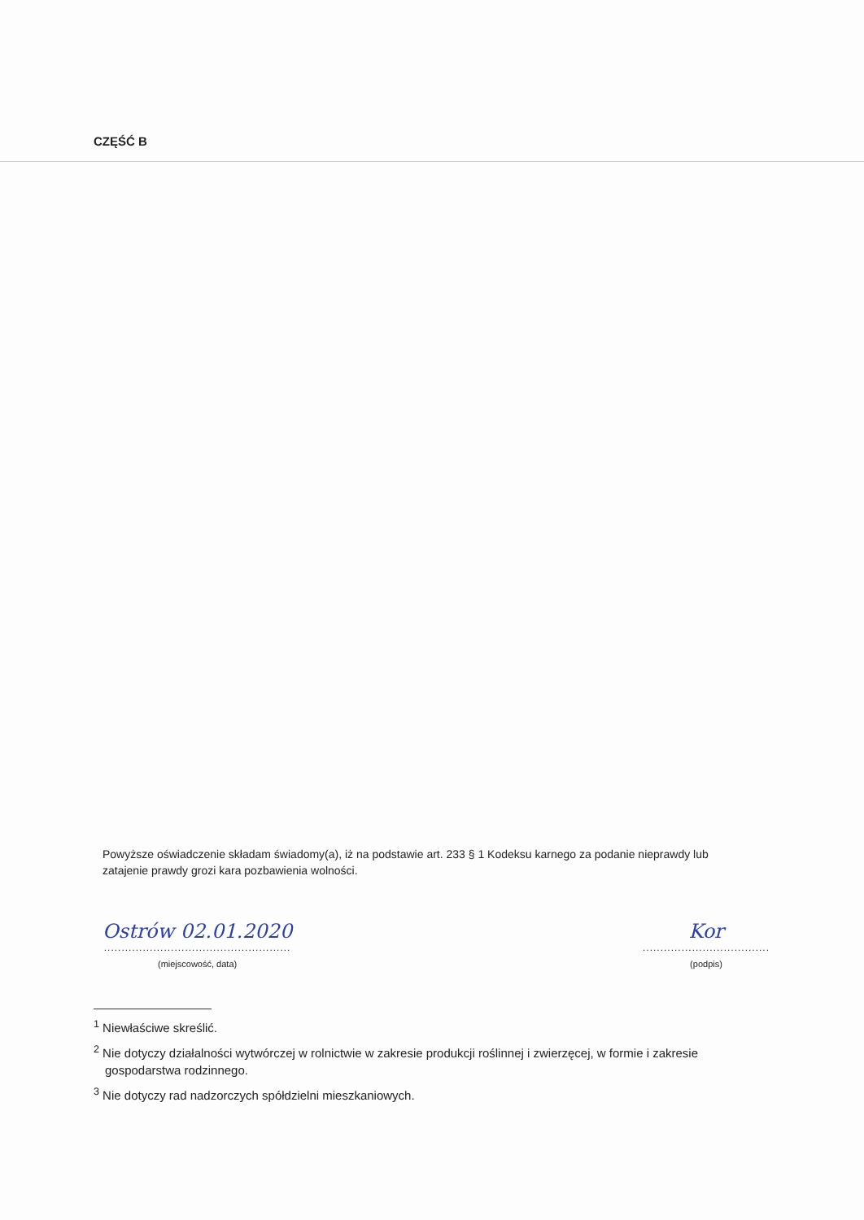CZĘŚĆ B
Powyższe oświadczenie składam świadomy(a), iż na podstawie art. 233 § 1 Kodeksu karnego za podanie nieprawdy lub zatajenie prawdy grozi kara pozbawienia wolności.
Ostrów 02.01.2020
.....................................................
(miejscowość, data)
Kor
....................................
(podpis)
<sup>1</sup> Niewłaściwe skreślić.
<sup>2</sup> Nie dotyczy działalności wytwórczej w rolnictwie w zakresie produkcji roślinnej i zwierzęcej, w formie i zakresie gospodarstwa rodzinnego.
<sup>3</sup> Nie dotyczy rad nadzorczych spółdzielni mieszkaniowych.